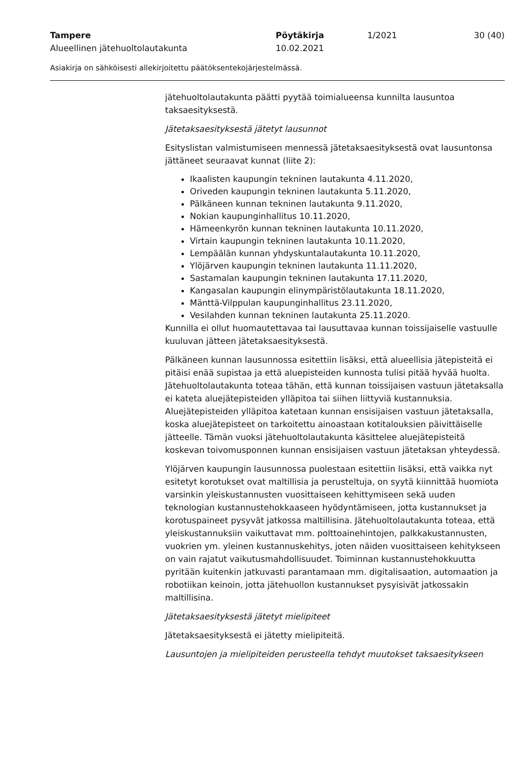Tampere Pöytäkirja 1/2021 30 (40)
Alueellinen jätehuoltolautakunta 10.02.2021
Asiakirja on sähköisesti allekirjoitettu päätöksentekojärjestelmässä.
jätehuoltolautakunta päätti pyytää toimialueensa kunnilta lausuntoa taksaesityksestä.
Jätetaksaesityksestä jätetyt lausunnot
Esityslistan valmistumiseen mennessä jätetaksaesityksestä ovat lausuntonsa jättäneet seuraavat kunnat (liite 2):
Ikaalisten kaupungin tekninen lautakunta 4.11.2020,
Oriveden kaupungin tekninen lautakunta 5.11.2020,
Pälkäneen kunnan tekninen lautakunta 9.11.2020,
Nokian kaupunginhallitus 10.11.2020,
Hämeenkyrön kunnan tekninen lautakunta 10.11.2020,
Virtain kaupungin tekninen lautakunta 10.11.2020,
Lempäälän kunnan yhdyskuntalautakunta 10.11.2020,
Ylöjärven kaupungin tekninen lautakunta 11.11.2020,
Sastamalan kaupungin tekninen lautakunta 17.11.2020,
Kangasalan kaupungin elinympäristölautakunta 18.11.2020,
Mänttä-Vilppulan kaupunginhallitus 23.11.2020,
Vesilahden kunnan tekninen lautakunta 25.11.2020.
Kunnilla ei ollut huomautettavaa tai lausuttavaa kunnan toissijaiselle vastuulle kuuluvan jätteen jätetaksaesityksestä.
Pälkäneen kunnan lausunnossa esitettiin lisäksi, että alueellisia jätepisteitä ei pitäisi enää supistaa ja että aluepisteiden kunnosta tulisi pitää hyvää huolta. Jätehuoltolautakunta toteaa tähän, että kunnan toissijaisen vastuun jätetaksalla ei kateta aluejätepisteiden ylläpitoa tai siihen liittyviä kustannuksia. Aluejätepisteiden ylläpitoa katetaan kunnan ensisijaisen vastuun jätetaksalla, koska aluejätepisteet on tarkoitettu ainoastaan kotitalouksien päivittäiselle jätteelle. Tämän vuoksi jätehuoltolautakunta käsittelee aluejätepisteitä koskevan toivomusponnen kunnan ensisijaisen vastuun jätetaksan yhteydessä.
Ylöjärven kaupungin lausunnossa puolestaan esitettiin lisäksi, että vaikka nyt esitetyt korotukset ovat maltillisia ja perusteltuja, on syytä kiinnittää huomiota varsinkin yleiskustannusten vuosittaiseen kehittymiseen sekä uuden teknologian kustannustehokkaaseen hyödyntämiseen, jotta kustannukset ja korotuspaineet pysyvät jatkossa maltillisina. Jätehuoltolautakunta toteaa, että yleiskustannuksiin vaikuttavat mm. polttoainehintojen, palkkakustannusten, vuokrien ym. yleinen kustannuskehitys, joten näiden vuosittaiseen kehitykseen on vain rajatut vaikutusmahdollisuudet. Toiminnan kustannustehokkuutta pyritään kuitenkin jatkuvasti parantamaan mm. digitalisaation, automaation ja robotiikan keinoin, jotta jätehuollon kustannukset pysyisivät jatkossakin maltillisina.
Jätetaksaesityksestä jätetyt mielipiteet
Jätetaksaesityksestä ei jätetty mielipiteitä.
Lausuntojen ja mielipiteiden perusteella tehdyt muutokset taksaesitykseen